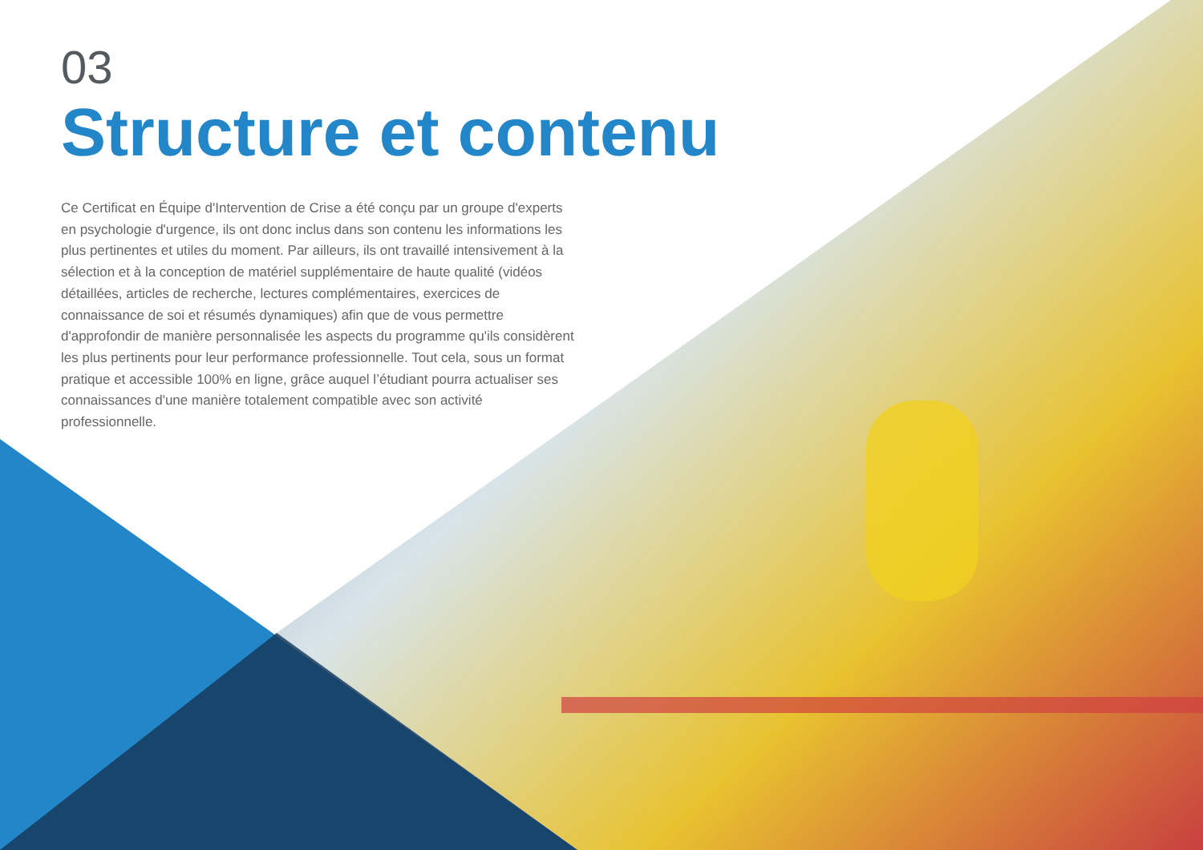03
Structure et contenu
Ce Certificat en Équipe d'Intervention de Crise a été conçu par un groupe d'experts en psychologie d'urgence, ils ont donc inclus dans son contenu les informations les plus pertinentes et utiles du moment. Par ailleurs, ils ont travaillé intensivement à la sélection et à la conception de matériel supplémentaire de haute qualité (vidéos détaillées, articles de recherche, lectures complémentaires, exercices de connaissance de soi et résumés dynamiques) afin que de vous permettre d'approfondir de manière personnalisée les aspects du programme qu'ils considèrent les plus pertinents pour leur performance professionnelle. Tout cela, sous un format pratique et accessible 100% en ligne, grâce auquel l’étudiant pourra actualiser ses connaissances d'une manière totalement compatible avec son activité professionnelle.